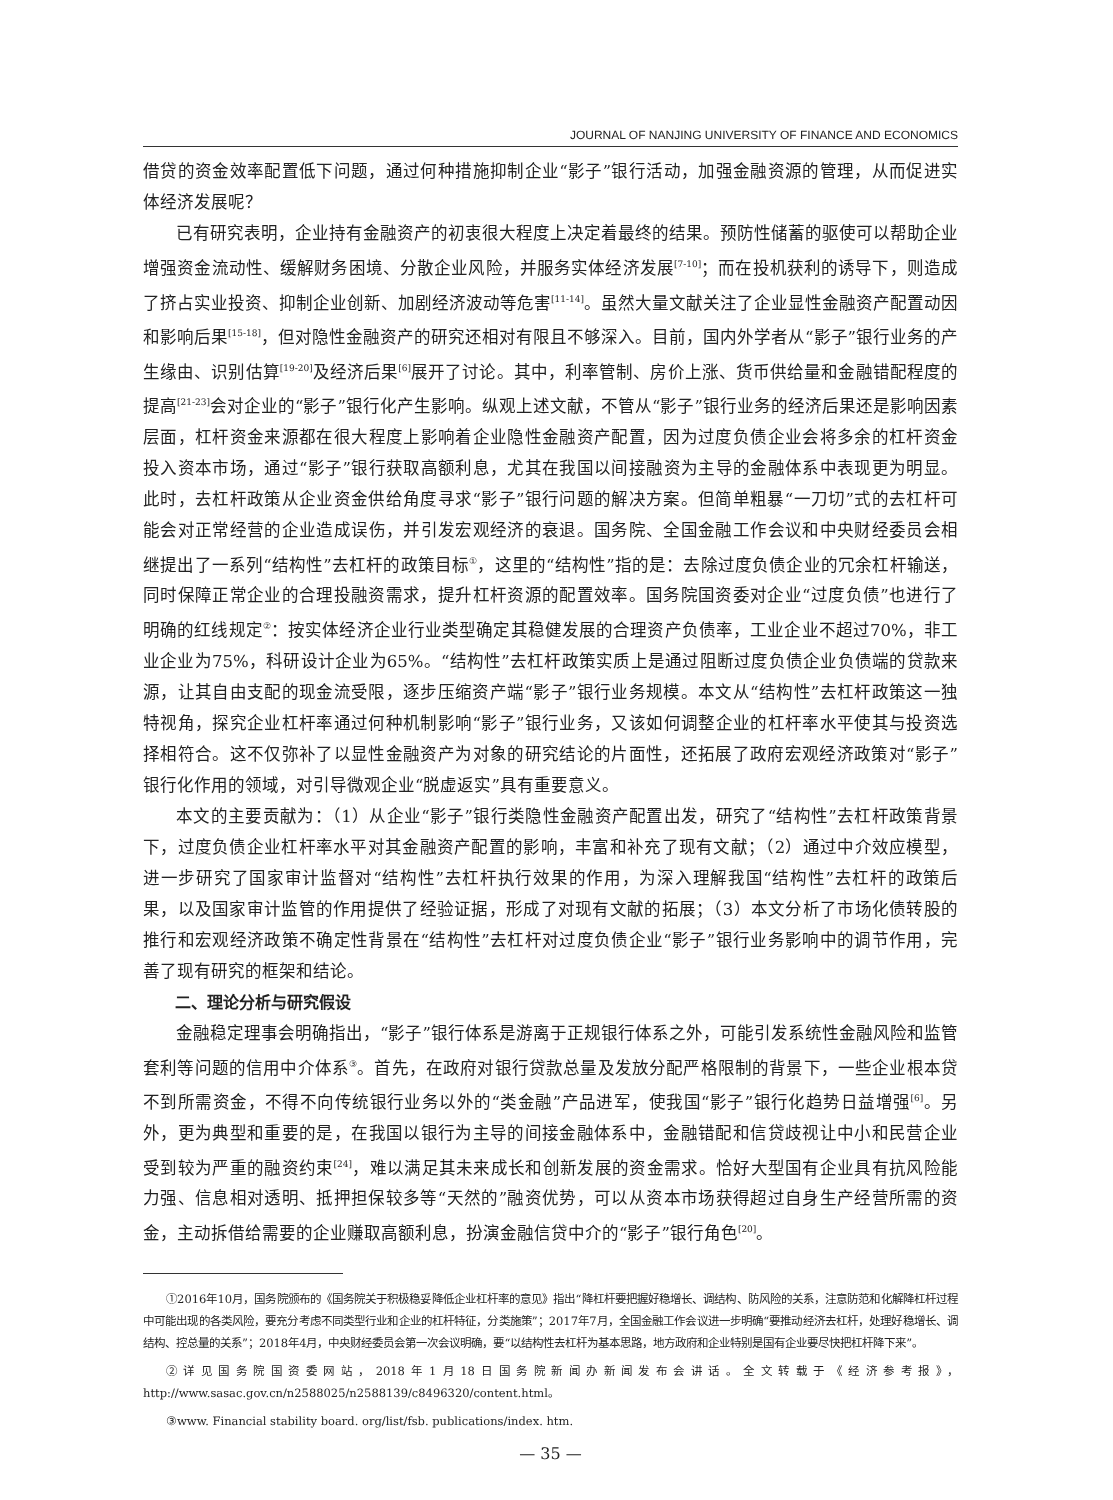JOURNAL OF NANJING UNIVERSITY OF FINANCE AND ECONOMICS
借贷的资金效率配置低下问题，通过何种措施抑制企业“影子”银行活动，加强金融资源的管理，从而促进实体经济发展呢？
已有研究表明，企业持有金融资产的初衷很大程度上决定着最终的结果。预防性储蓄的驱使可以帮助企业增强资金流动性、缓解财务困境、分散企业风险，并服务实体经济发展<sup>[7-10]</sup>；而在投机获利的诱导下，则造成了挤占实业投资、抑制企业创新、加剧经济波动等危害<sup>[11-14]</sup>。虽然大量文献关注了企业显性金融资产配置动因和影响后果<sup>[15-18]</sup>，但对隐性金融资产的研究还相对有限且不够深入。目前，国内外学者从“影子”银行业务的产生缘由、识别估算<sup>[19-20]</sup>及经济后果<sup>[6]</sup>展开了讨论。其中，利率管制、房价上涨、货币供给量和金融错配程度的提高<sup>[21-23]</sup>会对企业的“影子”银行化产生影响。纵观上述文献，不管从“影子”银行业务的经济后果还是影响因素层面，杠杆资金来源都在很大程度上影响着企业隐性金融资产配置，因为过度负债企业会将多余的杠杆资金投入资本市场，通过“影子”银行获取高额利息，尤其在我国以间接融资为主导的金融体系中表现更为明显。此时，去杠杆政策从企业资金供给角度寻求“影子”银行问题的解决方案。但简单粗暴“一刀切”式的去杠杆可能会对正常经营的企业造成误伤，并引发宏观经济的衰退。国务院、全国金融工作会议和中央财经委员会相继提出了一系列“结构性”去杠杆的政策目标<sup>①</sup>，这里的“结构性”指的是：去除过度负债企业的冗余杠杆输送，同时保障正常企业的合理投融资需求，提升杠杆资源的配置效率。国务院国资委对企业“过度负债”也进行了明确的红线规定<sup>②</sup>：按实体经济企业行业类型确定其稳健发展的合理资产负债率，工业企业不超过70%，非工业企业为75%，科研设计企业为65%。“结构性”去杠杆政策实质上是通过阻断过度负债企业负债端的贷款来源，让其自由支配的现金流受限，逐步压缩资产端“影子”银行业务规模。本文从“结构性”去杠杆政策这一独特视角，探究企业杠杆率通过何种机制影响“影子”银行业务，又该如何调整企业的杠杆率水平使其与投资选择相符合。这不仅弥补了以显性金融资产为对象的研究结论的片面性，还拓展了政府宏观经济政策对“影子”银行化作用的领域，对引导微观企业“脱虚返实”具有重要意义。
本文的主要贡献为：（1）从企业“影子”银行类隐性金融资产配置出发，研究了“结构性”去杠杆政策背景下，过度负债企业杠杆率水平对其金融资产配置的影响，丰富和补充了现有文献；（2）通过中介效应模型，进一步研究了国家审计监督对“结构性”去杠杆执行效果的作用，为深入理解我国“结构性”去杠杆的政策后果，以及国家审计监管的作用提供了经验证据，形成了对现有文献的拓展；（3）本文分析了市场化债转股的推行和宏观经济政策不确定性背景在“结构性”去杠杆对过度负债企业“影子”银行业务影响中的调节作用，完善了现有研究的框架和结论。
二、理论分析与研究假设
金融稳定理事会明确指出，“影子”银行体系是游离于正规银行体系之外，可能引发系统性金融风险和监管套利等问题的信用中介体系<sup>③</sup>。首先，在政府对银行贷款总量及发放分配严格限制的背景下，一些企业根本贷不到所需资金，不得不向传统银行业务以外的“类金融”产品进军，使我国“影子”银行化趋势日益增强<sup>[6]</sup>。另外，更为典型和重要的是，在我国以银行为主导的间接金融体系中，金融错配和信贷歧视让中小和民营企业受到较为严重的融资约束<sup>[24]</sup>，难以满足其未来成长和创新发展的资金需求。恰好大型国有企业具有抗风险能力强、信息相对透明、抵押担保较多等“天然的”融资优势，可以从资本市场获得超过自身生产经营所需的资金，主动拆借给需要的企业赚取高额利息，扮演金融信贷中介的“影子”银行角色<sup>[20]</sup>。
①2016年10月，国务院颁布的《国务院关于积极稳妥降低企业杠杆率的意见》指出“降杠杆要把握好稳增长、调结构、防风险的关系，注意防范和化解降杠杆过程中可能出现的各类风险，要充分考虑不同类型行业和企业的杠杆特征，分类施策”；2017年7月，全国金融工作会议进一步明确“要推动经济去杠杆，处理好稳增长、调结构、控总量的关系”；2018年4月，中央财经委员会第一次会议明确，要“以结构性去杠杆为基本思路，地方政府和企业特别是国有企业要尽快把杠杆降下来”。
②详见国务院国资委网站，2018年1月18日国务院新闻办新闻发布会讲话。全文转载于《经济参考报》，http://www.sasac.gov.cn/n2588025/n2588139/c8496320/content.html。
③www. Financial stability board. org/list/fsb. publications/index. htm.
— 35 —